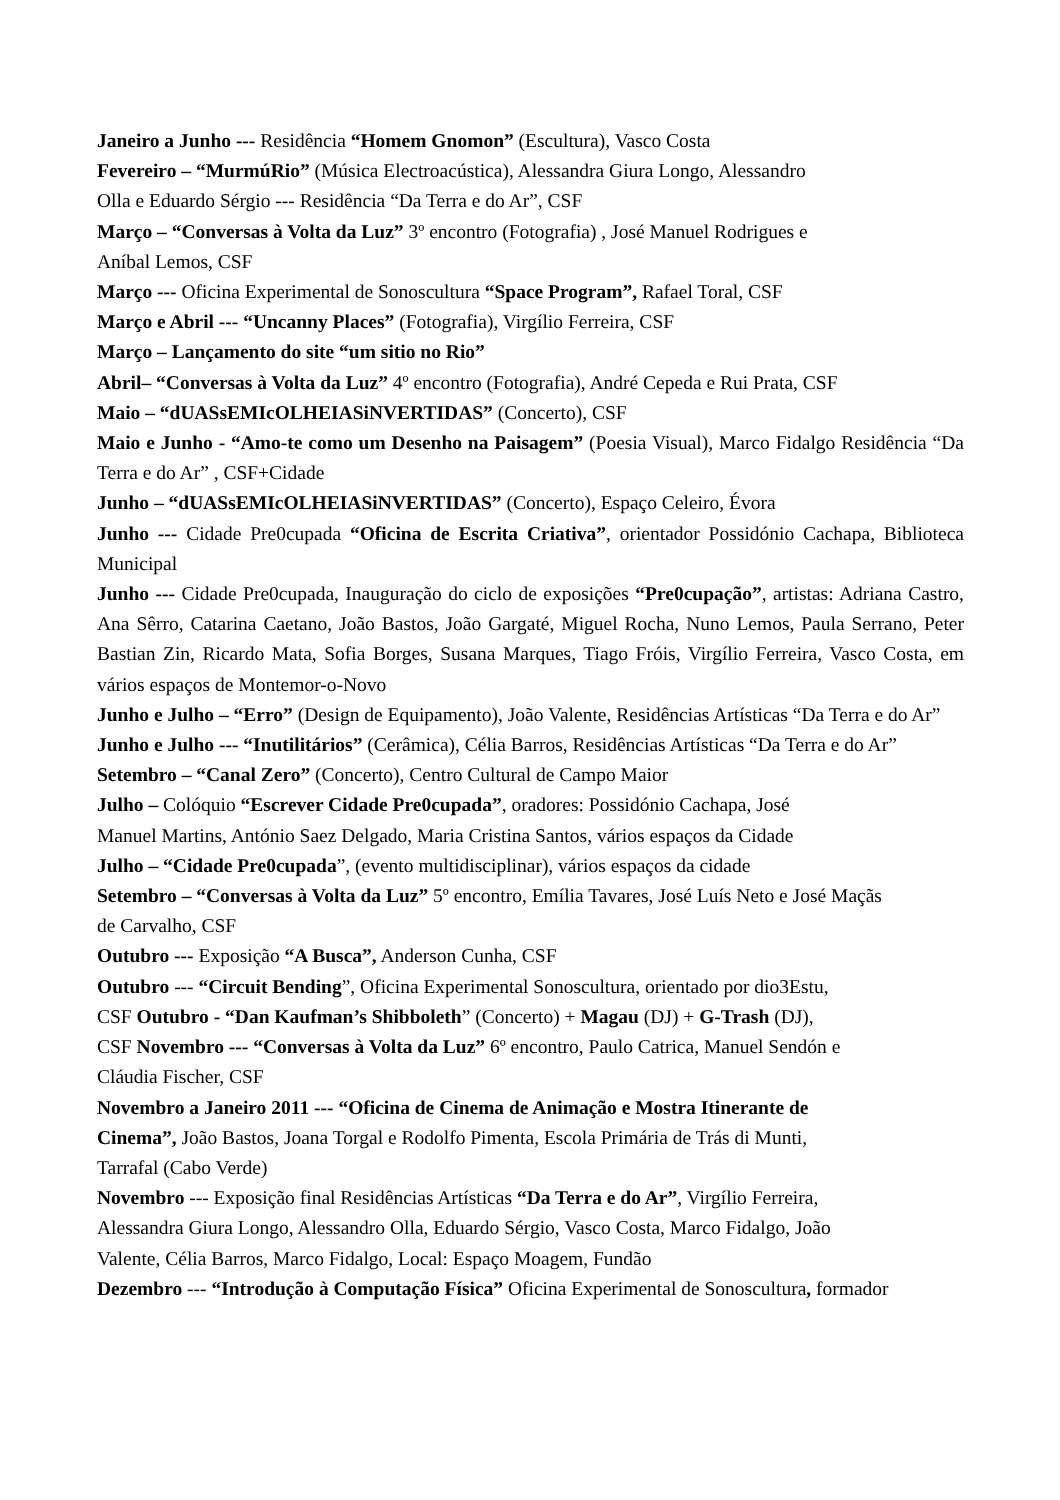Janeiro a Junho --- Residência “Homem Gnomon” (Escultura), Vasco Costa
Fevereiro – “MurmúRio” (Música Electroacústica), Alessandra Giura Longo, Alessandro
Olla e Eduardo Sérgio --- Residência “Da Terra e do Ar”, CSF
Março – “Conversas à Volta da Luz” 3º encontro (Fotografia) , José Manuel Rodrigues e
Aníbal Lemos, CSF
Março --- Oficina Experimental de Sonoscultura “Space Program”, Rafael Toral, CSF
Março e Abril --- “Uncanny Places” (Fotografia), Virgílio Ferreira, CSF
Março – Lançamento do site “um sitio no Rio”
Abril– “Conversas à Volta da Luz” 4º encontro (Fotografia), André Cepeda e Rui Prata, CSF
Maio – “dUASsEMIcOLHEIASiNVERTIDAS” (Concerto), CSF
Maio e Junho - “Amo-te como um Desenho na Paisagem” (Poesia Visual), Marco Fidalgo Residência “Da Terra e do Ar” , CSF+Cidade
Junho – “dUASsEMIcOLHEIASiNVERTIDAS” (Concerto), Espaço Celeiro, Évora
Junho --- Cidade Pre0cupada “Oficina de Escrita Criativa”, orientador Possidónio Cachapa, Biblioteca Municipal
Junho --- Cidade Pre0cupada, Inauguração do ciclo de exposições “Pre0cupação”, artistas: Adriana Castro, Ana Sêrro, Catarina Caetano, João Bastos, João Gargaté, Miguel Rocha, Nuno Lemos, Paula Serrano, Peter Bastian Zin, Ricardo Mata, Sofia Borges, Susana Marques, Tiago Fróis, Virgílio Ferreira, Vasco Costa, em vários espaços de Montemor-o-Novo
Junho e Julho – “Erro” (Design de Equipamento), João Valente, Residências Artísticas “Da Terra e do Ar”
Junho e Julho --- “Inutilitários” (Cerâmica), Célia Barros, Residências Artísticas “Da Terra e do Ar”
Setembro – “Canal Zero” (Concerto), Centro Cultural de Campo Maior
Julho – Colóquio “Escrever Cidade Pre0cupada”, oradores: Possidónio Cachapa, José
Manuel Martins, António Saez Delgado, Maria Cristina Santos, vários espaços da Cidade
Julho – “Cidade Pre0cupada”, (evento multidisciplinar), vários espaços da cidade
Setembro – “Conversas à Volta da Luz” 5º encontro, Emília Tavares, José Luís Neto e José Maçãs
de Carvalho, CSF
Outubro --- Exposição “A Busca”, Anderson Cunha, CSF
Outubro --- “Circuit Bending”, Oficina Experimental Sonoscultura, orientado por dio3Estu,
CSF Outubro - “Dan Kaufman’s Shibboleth” (Concerto) + Magau (DJ) + G-Trash (DJ),
CSF Novembro --- “Conversas à Volta da Luz” 6º encontro, Paulo Catrica, Manuel Sendón e
Cláudia Fischer, CSF
Novembro a Janeiro 2011 --- “Oficina de Cinema de Animação e Mostra Itinerante de
Cinema”, João Bastos, Joana Torgal e Rodolfo Pimenta, Escola Primária de Trás di Munti,
Tarrafal (Cabo Verde)
Novembro --- Exposição final Residências Artísticas “Da Terra e do Ar”, Virgílio Ferreira,
Alessandra Giura Longo, Alessandro Olla, Eduardo Sérgio, Vasco Costa, Marco Fidalgo, João
Valente, Célia Barros, Marco Fidalgo, Local: Espaço Moagem, Fundão
Dezembro --- “Introdução à Computação Física” Oficina Experimental de Sonoscultura, formador